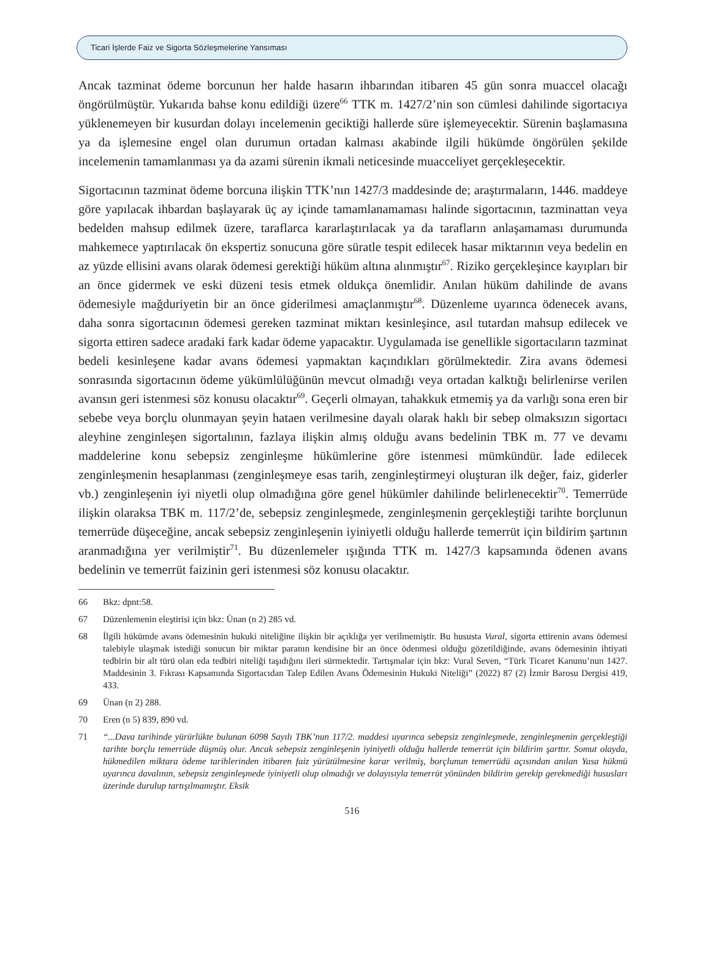Ticari İşlerde Faiz ve Sigorta Sözleşmelerine Yansıması
Ancak tazminat ödeme borcunun her halde hasarın ihbarından itibaren 45 gün sonra muaccel olacağı öngörülmüştür. Yukarıda bahse konu edildiği üzere<sup>66</sup> TTK m. 1427/2’nin son cümlesi dahilinde sigortacıya yüklenemeyen bir kusurdan dolayı incelemenin geciktiği hallerde süre işlemeyecektir. Sürenin başlamasına ya da işlemesine engel olan durumun ortadan kalması akabinde ilgili hükümde öngörülen şekilde incelemenin tamamlanması ya da azami sürenin ikmali neticesinde muacceliyet gerçekleşecektir.
Sigortacının tazminat ödeme borcuna ilişkin TTK’nın 1427/3 maddesinde de; araştırmaların, 1446. maddeye göre yapılacak ihbardan başlayarak üç ay içinde tamamlanamaması halinde sigortacının, tazminattan veya bedelden mahsup edilmek üzere, taraflarca kararlaştırılacak ya da tarafların anlaşamaması durumunda mahkemece yaptırılacak ön ekspertiz sonucuna göre süratle tespit edilecek hasar miktarının veya bedelin en az yüzde ellisini avans olarak ödemesi gerektiği hüküm altına alınmıştır<sup>67</sup>. Riziko gerçekleşince kayıpları bir an önce gidermek ve eski düzeni tesis etmek oldukça önemlidir. Anılan hüküm dahilinde de avans ödemesiyle mağduriyetin bir an önce giderilmesi amaçlanmıştır<sup>68</sup>. Düzenleme uyarınca ödenecek avans, daha sonra sigortacının ödemesi gereken tazminat miktarı kesinleşince, asıl tutardan mahsup edilecek ve sigorta ettiren sadece aradaki fark kadar ödeme yapacaktır. Uygulamada ise genellikle sigortacıların tazminat bedeli kesinleşene kadar avans ödemesi yapmaktan kaçındıkları görülmektedir. Zira avans ödemesi sonrasında sigortacının ödeme yükümlülüğünün mevcut olmadığı veya ortadan kalktığı belirlenirse verilen avansın geri istenmesi söz konusu olacaktır<sup>69</sup>. Geçerli olmayan, tahakkuk etmemiş ya da varlığı sona eren bir sebebe veya borçlu olunmayan şeyin hataen verilmesine dayalı olarak haklı bir sebep olmaksızın sigortacı aleyhine zenginleşen sigortalının, fazlaya ilişkin almış olduğu avans bedelinin TBK m. 77 ve devamı maddelerine konu sebepsiz zenginleşme hükümlerine göre istenmesi mümkündür. İade edilecek zenginleşmenin hesaplanması (zenginleşmeye esas tarih, zenginleştirmeyi oluşturan ilk değer, faiz, giderler vb.) zenginleşenin iyi niyetli olup olmadığına göre genel hükümler dahilinde belirlenecektir<sup>70</sup>. Temerrüde ilişkin olaraksa TBK m. 117/2’de, sebepsiz zenginleşmede, zenginleşmenin gerçekleştiği tarihte borçlunun temerrüde düşeceğine, ancak sebepsiz zenginleşenin iyiniyetli olduğu hallerde temerrüt için bildirim şartının aranmadığına yer verilmiştir<sup>71</sup>. Bu düzenlemeler ışığında TTK m. 1427/3 kapsamında ödenen avans bedelinin ve temerrüt faizinin geri istenmesi söz konusu olacaktır.
66 Bkz: dpnt:58.
67 Düzenlemenin eleştirisi için bkz: Ünan (n 2) 285 vd.
68 İlgili hükümde avans ödemesinin hukuki niteliğine ilişkin bir açıklığa yer verilmemiştir. Bu hususta Vural, sigorta ettirenin avans ödemesi talebiyle ulaşmak istediği sonucun bir miktar paranın kendisine bir an önce ödenmesi olduğu gözetildiğinde, avans ödemesinin ihtiyati tedbirin bir alt türü olan eda tedbiri niteliği taşıdığını ileri sürmektedir. Tartışmalar için bkz: Vural Seven, “Türk Ticaret Kanunu’nun 1427. Maddesinin 3. Fıkrası Kapsamında Sigortacıdan Talep Edilen Avans Ödemesinin Hukuki Niteliği” (2022) 87 (2) İzmir Barosu Dergisi 419, 433.
69 Ünan (n 2) 288.
70 Eren (n 5) 839, 890 vd.
71 “...Dava tarihinde yürürlükte bulunan 6098 Sayılı TBK’nun 117/2. maddesi uyarınca sebepsiz zenginleşmede, zenginleşmenin gerçekleştiği tarihte borçlu temerrüde düşmüş olur. Ancak sebepsiz zenginleşenin iyiniyetli olduğu hallerde temerrüt için bildirim şarttır. Somut olayda, hükmedilen miktara ödeme tarihlerinden itibaren faiz yürütülmesine karar verilmiş, borçlunun temerrüdü açısından anılan Yasa hükmü uyarınca davalının, sebepsiz zenginleşmede iyiniyetli olup olmadığı ve dolayısıyla temerrüt yönünden bildirim gerekip gerekmediği hususları üzerinde durulup tartışılmamıştır. Eksik
516